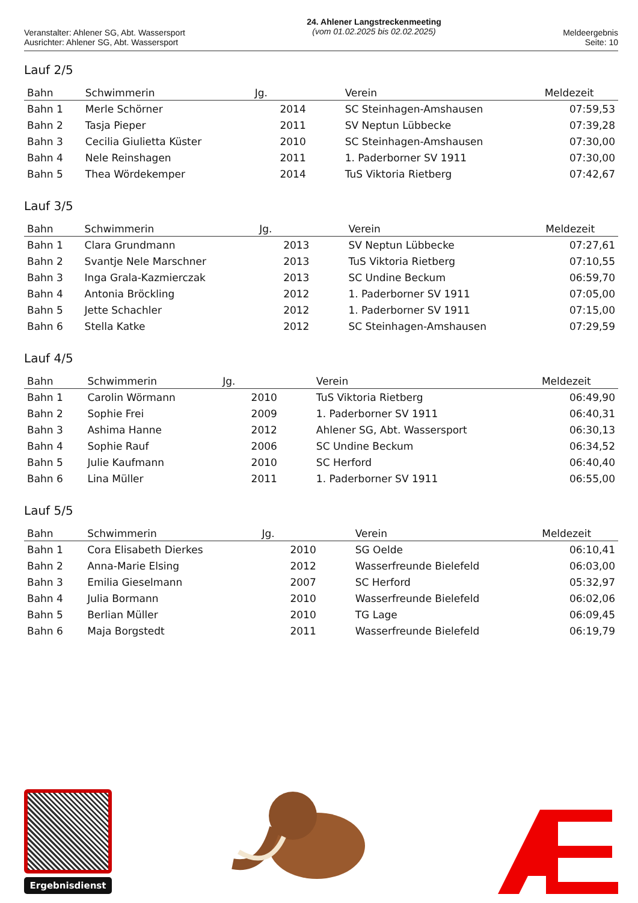Veranstalter: Ahlener SG, Abt. Wassersport
Ausrichter: Ahlener SG, Abt. Wassersport
24. Ahlener Langstreckenmeeting
(vom 01.02.2025 bis 02.02.2025)
Meldeergebnis
Seite: 10
Lauf 2/5
| Bahn | Schwimmerin | Jg. | Verein | Meldezeit |
| --- | --- | --- | --- | --- |
| Bahn 1 | Merle Schörner | 2014 | SC Steinhagen-Amshausen | 07:59,53 |
| Bahn 2 | Tasja Pieper | 2011 | SV Neptun Lübbecke | 07:39,28 |
| Bahn 3 | Cecilia Giulietta Küster | 2010 | SC Steinhagen-Amshausen | 07:30,00 |
| Bahn 4 | Nele Reinshagen | 2011 | 1. Paderborner SV 1911 | 07:30,00 |
| Bahn 5 | Thea Wördekemper | 2014 | TuS Viktoria Rietberg | 07:42,67 |
Lauf 3/5
| Bahn | Schwimmerin | Jg. | Verein | Meldezeit |
| --- | --- | --- | --- | --- |
| Bahn 1 | Clara Grundmann | 2013 | SV Neptun Lübbecke | 07:27,61 |
| Bahn 2 | Svantje Nele Marschner | 2013 | TuS Viktoria Rietberg | 07:10,55 |
| Bahn 3 | Inga Grala-Kazmierczak | 2013 | SC Undine Beckum | 06:59,70 |
| Bahn 4 | Antonia Bröckling | 2012 | 1. Paderborner SV 1911 | 07:05,00 |
| Bahn 5 | Jette Schachler | 2012 | 1. Paderborner SV 1911 | 07:15,00 |
| Bahn 6 | Stella Katke | 2012 | SC Steinhagen-Amshausen | 07:29,59 |
Lauf 4/5
| Bahn | Schwimmerin | Jg. | Verein | Meldezeit |
| --- | --- | --- | --- | --- |
| Bahn 1 | Carolin Wörmann | 2010 | TuS Viktoria Rietberg | 06:49,90 |
| Bahn 2 | Sophie Frei | 2009 | 1. Paderborner SV 1911 | 06:40,31 |
| Bahn 3 | Ashima Hanne | 2012 | Ahlener SG, Abt. Wassersport | 06:30,13 |
| Bahn 4 | Sophie Rauf | 2006 | SC Undine Beckum | 06:34,52 |
| Bahn 5 | Julie Kaufmann | 2010 | SC Herford | 06:40,40 |
| Bahn 6 | Lina Müller | 2011 | 1. Paderborner SV 1911 | 06:55,00 |
Lauf 5/5
| Bahn | Schwimmerin | Jg. | Verein | Meldezeit |
| --- | --- | --- | --- | --- |
| Bahn 1 | Cora Elisabeth Dierkes | 2010 | SG Oelde | 06:10,41 |
| Bahn 2 | Anna-Marie Elsing | 2012 | Wasserfreunde Bielefeld | 06:03,00 |
| Bahn 3 | Emilia Gieselmann | 2007 | SC Herford | 05:32,97 |
| Bahn 4 | Julia Bormann | 2010 | Wasserfreunde Bielefeld | 06:02,06 |
| Bahn 5 | Berlian Müller | 2010 | TG Lage | 06:09,45 |
| Bahn 6 | Maja Borgstedt | 2011 | Wasserfreunde Bielefeld | 06:19,79 |
Ergebnisdienst